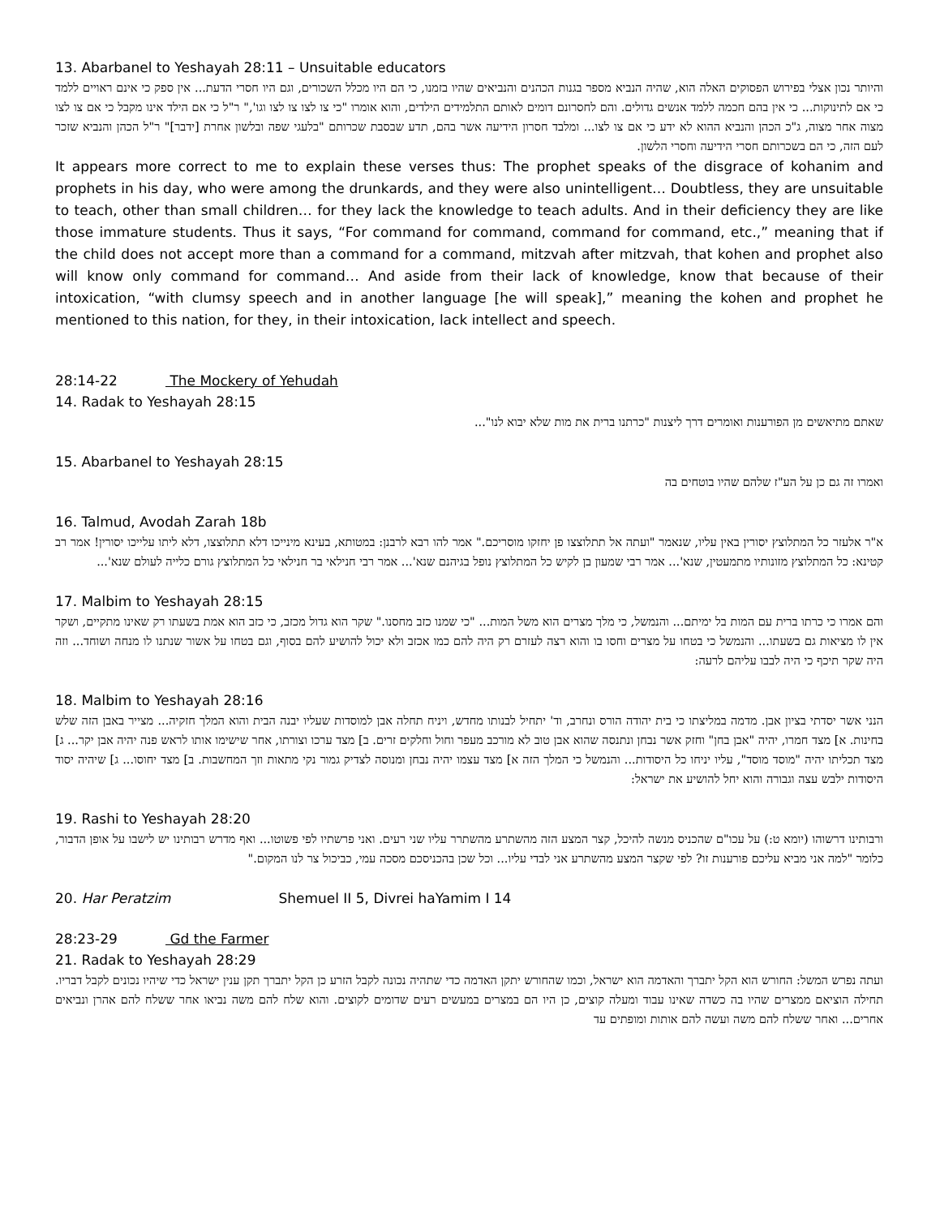13. Abarbanel to Yeshayah 28:11 – Unsuitable educators
והיותר נכון אצלי בפירוש הפסוקים האלה הוא, שהיה הנביא מספר בגנות הכהנים והנביאים שהיו בזמנו, כי הם היו מכלל השכורים, וגם היו חסרי הדעת... אין ספק כי אינם ראויים ללמד כי אם לתינוקות... כי אין בהם חכמה ללמד אנשים גדולים. והם לחסרונם דומים לאותם התלמידים הילדים, והוא אומרו "כי צו לצו צו לצו וגו'," ר"ל כי אם הילד אינו מקבל כי אם צו לצו מצוה אחר מצוה, ג"כ הכהן והנביא ההוא לא ידע כי אם צו לצו... ומלבד חסרון הידיעה אשר בהם, תדע שבסבת שכרותם "בלעגי שפה ובלשון אחרת [ידבר]" ר"ל הכהן והנביא שזכר לעם הזה, כי הם בשכרותם חסרי הידיעה וחסרי הלשון.
It appears more correct to me to explain these verses thus: The prophet speaks of the disgrace of kohanim and prophets in his day, who were among the drunkards, and they were also unintelligent… Doubtless, they are unsuitable to teach, other than small children… for they lack the knowledge to teach adults. And in their deficiency they are like those immature students. Thus it says, “For command for command, command for command, etc.,” meaning that if the child does not accept more than a command for a command, mitzvah after mitzvah, that kohen and prophet also will know only command for command… And aside from their lack of knowledge, know that because of their intoxication, “with clumsy speech and in another language [he will speak],” meaning the kohen and prophet he mentioned to this nation, for they, in their intoxication, lack intellect and speech.
28:14-22 The Mockery of Yehudah
14. Radak to Yeshayah 28:15
שאתם מתיאשים מן הפורענות ואומרים דרך ליצנות "כרתנו ברית את מות שלא יבוא לנו"...
15. Abarbanel to Yeshayah 28:15
ואמרו זה גם כן על הע"ז שלהם שהיו בוטחים בה
16. Talmud, Avodah Zarah 18b
א"ר אלעזר כל המתלוצץ יסורין באין עליו, שנאמר "ועתה אל תתלוצצו פן יחזקו מוסריכם." אמר להו רבא לרבנן: במטותא, בעינא מינייכו דלא תתלוצצו, דלא ליתו עלייכו יסורין! אמר רב קטינא: כל המתלוצץ מזונותיו מתמעטין, שנא'... אמר רבי שמעון בן לקיש כל המתלוצץ נופל בגיהנם שנא'... אמר רבי חנילאי בר חנילאי כל המתלוצץ גורם כלייה לעולם שנא'...
17. Malbim to Yeshayah 28:15
והם אמרו כי כרתו ברית עם המות בל ימיתם... והנמשל, כי מלך מצרים הוא משל המות... "כי שמנו כזב מחסנו." שקר הוא גדול מכזב, כי כזב הוא אמת בשעתו רק שאינו מתקיים, ושקר אין לו מציאות גם בשעתו... והנמשל כי בטחו על מצרים וחסו בו והוא רצה לעזרם רק היה להם כמו אכזב ולא יכול להושיע להם בסוף, וגם בטחו על אשור שנתנו לו מנחה ושוחד... וזה היה שקר תיכף כי היה לבבו עליהם לרעה:
18. Malbim to Yeshayah 28:16
הנני אשר יסדתי בציון אבן. מדמה במליצתו כי בית יהודה הורס ונחרב, וד' יתחיל לבנותו מחדש, ויניח תחלה אבן למוסדות שעליו יבנה הבית והוא המלך חזקיה... מצייר באבן הזה שלש בחינות. א] מצד חמרו, יהיה "אבן בחן" וחזק אשר נבחן ונתנסה שהוא אבן טוב לא מורכב מעפר וחול וחלקים זרים. ב] מצד ערכו וצורתו, אחר שישימו אותו לראש פנה יהיה אבן יקר... ג] מצד תכליתו יהיה "מוסד מוסד", עליו יניחו כל היסודות... והנמשל כי המלך הזה א] מצד עצמו יהיה נבחן ומנוסה לצדיק גמור נקי מתאות וזך המחשבות. ב] מצד יחוסו... ג] שיהיה יסוד היסודות ילבש עצה וגבורה והוא יחל להושיע את ישראל:
19. Rashi to Yeshayah 28:20
ורבותינו דרשוהו (יומא ט:) על עכו"ם שהכניס מנשה להיכל, קצר המצע הזה מהשתרע מהשתרר עליו שני רעים. ואני פרשתיו לפי פשוטו... ואף מדרש רבותינו יש לישבו על אופן הדבור, כלומר "למה אני מביא עליכם פורענות זו? לפי שקצר המצע מהשתרע אני לבדי עליו... וכל שכן בהכניסכם מסכה עמי, כביכול צר לנו המקום."
20. Har Peratzim Shemuel II 5, Divrei haYamim I 14
28:23-29 Gd the Farmer
21. Radak to Yeshayah 28:29
ועתה נפרש המשל: החורש הוא הקל יתברך והאדמה הוא ישראל, וכמו שהחורש יתקן האדמה כדי שתהיה נכונה לקבל הזרע כן הקל יתברך תקן ענין ישראל כדי שיהיו נכונים לקבל דבריו. תחילה הוציאם ממצרים שהיו בה כשדה שאינו עבוד ומעלה קוצים, כן היו הם במצרים במעשים רעים שדומים לקוצים. והוא שלח להם משה נביאו אחר ששלח להם אהרן ונביאים אחרים... ואחר ששלח להם משה ועשה להם אותות ומופתים עד